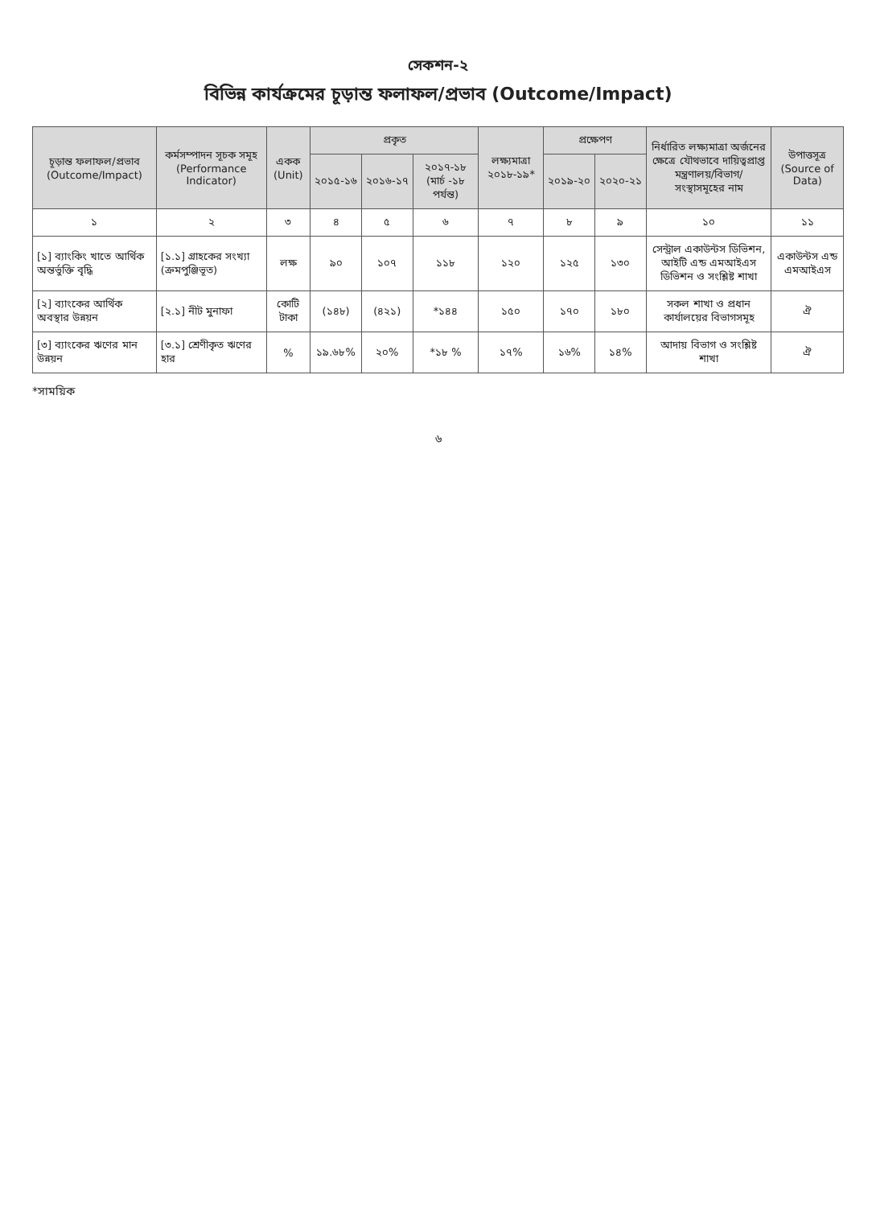সেকশন-২
বিভিন্ন কার্যক্রমের চূড়ান্ত ফলাফল/প্রভাব (Outcome/Impact)
| চূড়ান্ত ফলাফল/প্রভাব (Outcome/Impact) | কর্মসম্পাদন সূচক সমূহ (Performance Indicator) | একক (Unit) | প্রকৃত | | | লক্ষ্যমাত্রা ২০১৮-১৯* | প্রক্ষেপণ | | নির্ধারিত লক্ষ্যমাত্রা অর্জনের ক্ষেত্রে যৌথভাবে দায়িত্বপ্রাপ্ত মন্ত্রণালয়/বিভাগ/ সংস্থাসমূহের নাম | উপাত্তসূত্র (Source of Data) |
| --- | --- | --- | --- | --- | --- | --- | --- | --- | --- | --- |
| | | | ২০১৫-১৬ | ২০১৬-১৭ | ২০১৭-১৮ (মার্চ -১৮ পর্যন্ত) | | ২০১৯-২০ | ২০২০-২১ | | |
| ১ | ২ | ৩ | ৪ | ৫ | ৬ | ৭ | ৮ | ৯ | ১০ | ১১ |
| [১] ব্যাংকিং খাতে আর্থিক অন্তর্ভুক্তি বৃদ্ধি | [১.১] গ্রাহকের সংখ্যা (ক্রমপুঞ্জিভূত) | লক্ষ | ৯০ | ১০৭ | ১১৮ | ১২০ | ১২৫ | ১৩০ | সেন্ট্রাল একাউন্টস ডিভিশন, আইটি এন্ড এমআইএস ডিভিশন ও সংশ্লিষ্ট শাখা | একাউন্টস এন্ড এমআইএস |
| [২] ব্যাংকের আর্থিক অবস্থার উন্নয়ন | [২.১] নীট মুনাফা | কোটি টাকা | (১৪৮) | (৪২১) | *১৪৪ | ১৫০ | ১৭০ | ১৮০ | সকল শাখা ও প্রধান কার্যালয়ের বিভাগসমূহ | ঐ |
| [৩] ব্যাংকের ঋণের মান উন্নয়ন | [৩.১] শ্রেণীকৃত ঋণের হার | % | ১৯.৬৮% | ২০% | *১৮ % | ১৭% | ১৬% | ১৪% | আদায় বিভাগ ও সংশ্লিষ্ট শাখা | ঐ |
*সাময়িক
৬